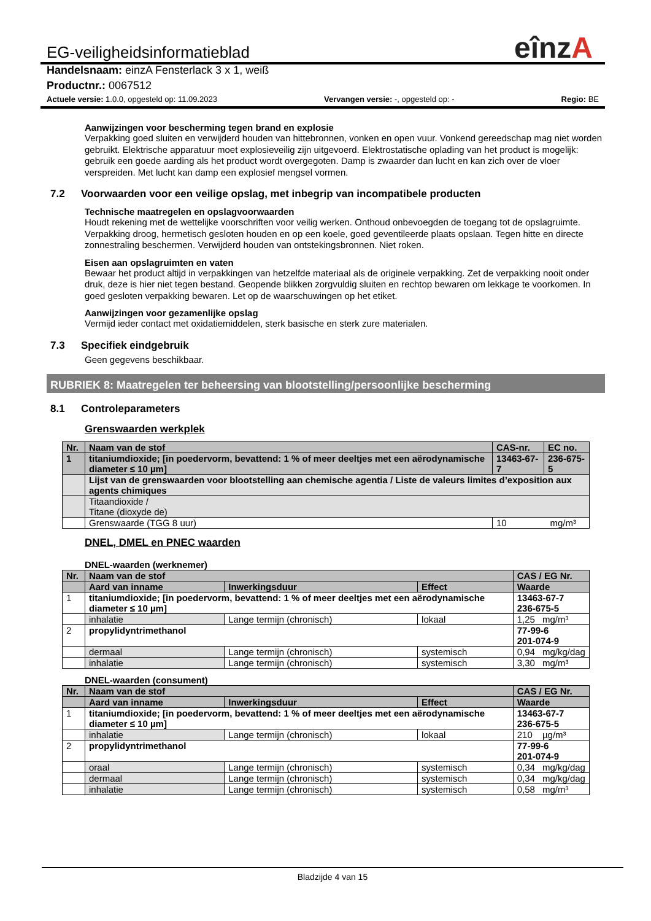eînzA
EG-veiligheidsinformatieblad
Handelsnaam: einzA Fensterlack 3 x 1, weiß
Productnr.: 0067512
Actuele versie: 1.0.0, opgesteld op: 11.09.2023 Vervangen versie: -, opgesteld op: - Regio: BE
Aanwijzingen voor bescherming tegen brand en explosie
Verpakking goed sluiten en verwijderd houden van hittebronnen, vonken en open vuur. Vonkend gereedschap mag niet worden gebruikt. Elektrische apparatuur moet explosieveilig zijn uitgevoerd. Elektrostatische oplading van het product is mogelijk: gebruik een goede aarding als het product wordt overgegoten. Damp is zwaarder dan lucht en kan zich over de vloer verspreiden. Met lucht kan damp een explosief mengsel vormen.
7.2 Voorwaarden voor een veilige opslag, met inbegrip van incompatibele producten
Technische maatregelen en opslagvoorwaarden
Houdt rekening met de wettelijke voorschriften voor veilig werken. Onthoud onbevoegden de toegang tot de opslagruimte. Verpakking droog, hermetisch gesloten houden en op een koele, goed geventileerde plaats opslaan. Tegen hitte en directe zonnestraling beschermen. Verwijderd houden van ontstekingsbronnen. Niet roken.
Eisen aan opslagruimten en vaten
Bewaar het product altijd in verpakkingen van hetzelfde materiaal als de originele verpakking. Zet de verpakking nooit onder druk, deze is hier niet tegen bestand. Geopende blikken zorgvuldig sluiten en rechtop bewaren om lekkage te voorkomen. In goed gesloten verpakking bewaren. Let op de waarschuwingen op het etiket.
Aanwijzingen voor gezamenlijke opslag
Vermijd ieder contact met oxidatiemiddelen, sterk basische en sterk zure materialen.
7.3 Specifiek eindgebruik
Geen gegevens beschikbaar.
RUBRIEK 8: Maatregelen ter beheersing van blootstelling/persoonlijke bescherming
8.1 Controleparameters
Grenswaarden werkplek
| Nr. | Naam van de stof | CAS-nr. | EC no. |
| --- | --- | --- | --- |
| 1 | titaniumdioxide; [in poedervorm, bevattend: 1 % of meer deeltjes met een aërodynamische diameter ≤ 10 µm] | 13463-67-7 | 236-675-5 |
| | Lijst van de grenswaarden voor blootstelling aan chemische agentia / Liste de valeurs limites d’exposition aux agents chimiques | | |
| | Titaandioxide / Titane (dioxyde de) | | |
| | Grenswaarde (TGG 8 uur) | 10 mg/m³ | |
DNEL, DMEL en PNEC waarden
DNEL-waarden (werknemer)
| Nr. | Naam van de stof | | | CAS / EG Nr. | |
| --- | --- | --- | --- | --- | --- |
| | Aard van inname | Inwerkingsduur | Effect | Waarde | |
| 1 | titaniumdioxide; [in poedervorm, bevattend: 1 % of meer deeltjes met een aërodynamische diameter ≤ 10 µm] | | | 13463-67-7 236-675-5 | |
| | inhalatie | Lange termijn (chronisch) | lokaal | 1,25 | mg/m³ |
| 2 | propylidyntrimethanol | | | 77-99-6 201-074-9 | |
| | dermaal | Lange termijn (chronisch) | systemisch | 0,94 | mg/kg/dag |
| | inhalatie | Lange termijn (chronisch) | systemisch | 3,30 | mg/m³ |
DNEL-waarden (consument)
| Nr. | Naam van de stof | | | CAS / EG Nr. | |
| --- | --- | --- | --- | --- | --- |
| | Aard van inname | Inwerkingsduur | Effect | Waarde | |
| 1 | titaniumdioxide; [in poedervorm, bevattend: 1 % of meer deeltjes met een aërodynamische diameter ≤ 10 µm] | | | 13463-67-7 236-675-5 | |
| | inhalatie | Lange termijn (chronisch) | lokaal | 210 | µg/m³ |
| 2 | propylidyntrimethanol | | | 77-99-6 201-074-9 | |
| | oraal | Lange termijn (chronisch) | systemisch | 0,34 | mg/kg/dag |
| | dermaal | Lange termijn (chronisch) | systemisch | 0,34 | mg/kg/dag |
| | inhalatie | Lange termijn (chronisch) | systemisch | 0,58 | mg/m³ |
Bladzijde 4 van 15